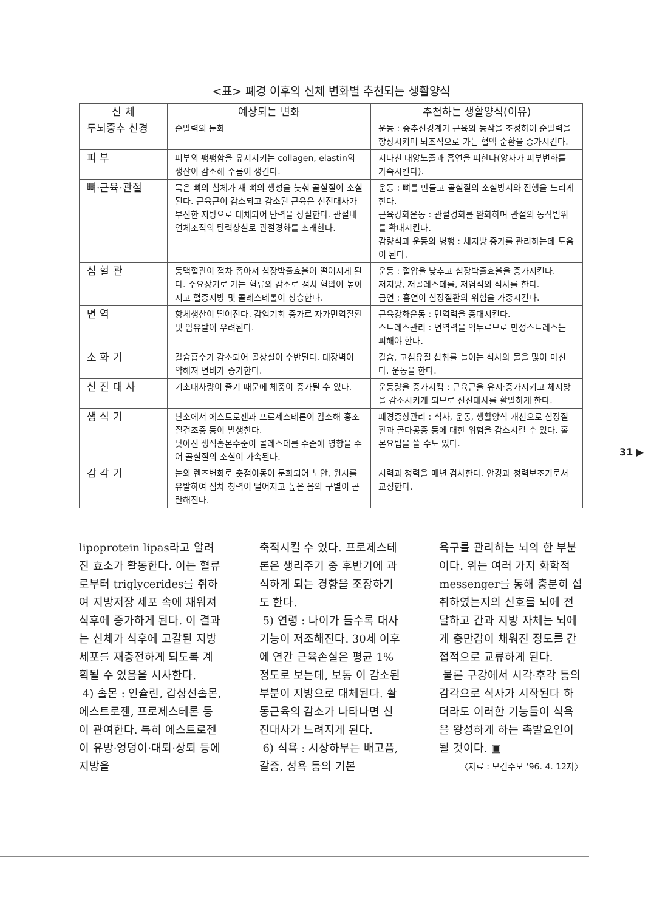<표> 폐경 이후의 신체 변화별 추천되는 생활양식
| 신 체 | 예상되는 변화 | 추천하는 생활양식(이유) |
| --- | --- | --- |
| 두뇌중추 신경 | 순발력의 둔화 | 운동 : 중추신경계가 근육의 동작을 조정하여 순발력을 향상시키며 뇌조직으로 가는 혈액 순환을 증가시킨다. |
| 피 부 | 피부의 팽팽함을 유지시키는 collagen, elastin의 생산이 감소해 주름이 생긴다. | 지나친 태양노출과 흡연을 피한다(양자가 피부변화를 가속시킨다). |
| 뼈·근육·관절 | 묵은 뼈의 침체가 새 뼈의 생성을 늦춰 골실질이 소실된다. 근육근이 감소되고 감소된 근육은 신진대사가 부진한 지방으로 대체되어 탄력을 상실한다. 관절내 연체조직의 탄력상실로 관절경화를 초래한다. | 운동 : 뼈를 만들고 골실질의 소실방지와 진행을 느리게 한다. 근육강화운동 : 관절경화를 완화하며 관절의 동작범위를 확대시킨다. 감량식과 운동의 병행 : 체지방 증가를 관리하는데 도움이 된다. |
| 심 혈 관 | 동맥혈관이 점차 좁아져 심장박출효율이 떨어지게 된다. 주요장기로 가는 혈류의 감소로 점차 혈압이 높아지고 혈중지방 및 콜레스테롤이 상승한다. | 운동 : 혈압을 낮추고 심장박출효율을 증가시킨다. 저지방, 저콜레스테롤, 저염식의 식사를 한다. 금연 : 흡연이 심장질환의 위험을 가중시킨다. |
| 면 역 | 항체생산이 떨어진다. 감염기회 증가로 자가면역질환 및 암유발이 우려된다. | 근육강화운동 : 면역력을 증대시킨다. 스트레스관리 : 면역력을 억누르므로 만성스트레스는 피해야 한다. |
| 소 화 기 | 칼슘흡수가 감소되어 골상실이 수반된다. 대장벽이 약해져 변비가 증가한다. | 칼슘, 고섬유질 섭취를 늘이는 식사와 물을 많이 마신다. 운동을 한다. |
| 신 진 대 사 | 기초대사량이 줄기 때문에 체중이 증가될 수 있다. | 운동량을 증가시킴 : 근육근을 유지·증가시키고 체지방을 감소시키게 되므로 신진대사를 활발하게 한다. |
| 생 식 기 | 난소에서 에스트로젠과 프로제스테론이 감소해 홍조질건조증 등이 발생한다. 낮아진 생식홀몬수준이 콜레스테롤 수준에 영향을 주어 골실질의 소실이 가속된다. | 폐경증상관리 : 식사, 운동, 생활양식 개선으로 심장질환과 골다공증 등에 대한 위험을 감소시킬 수 있다. 홀몬요법을 쓸 수도 있다. |
| 감 각 기 | 눈의 렌즈변화로 촛점이동이 둔화되어 노안, 원시를 유발하여 점차 청력이 떨어지고 높은 음의 구별이 곤란해진다. | 시력과 청력을 매년 검사한다. 안경과 청력보조기로서 교정한다. |
lipoprotein lipas라고 알려진 효소가 활동한다. 이는 혈류로부터 triglycerides를 취하여 지방저장 세포 속에 채워져 식후에 증가하게 된다. 이 결과는 신체가 식후에 고갈된 지방세포를 재충전하게 되도록 계획될 수 있음을 시사한다.
4) 홀몬 : 인슐린, 갑상선홀몬, 에스트로젠, 프로제스테론 등이 관여한다. 특히 에스트로젠이 유방·엉덩이·대퇴·상퇴 등에 지방을
축적시킬 수 있다. 프로제스테론은 생리주기 중 후반기에 과식하게 되는 경향을 조장하기도 한다.
5) 연령 : 나이가 들수록 대사기능이 저조해진다. 30세 이후에 연간 근육손실은 평균 1% 정도로 보는데, 보통 이 감소된 부분이 지방으로 대체된다. 활동근육의 감소가 나타나면 신진대사가 느려지게 된다.
6) 식욕 : 시상하부는 배고픔, 갈증, 성욕 등의 기본
욕구를 관리하는 뇌의 한 부분이다. 위는 여러 가지 화학적 messenger를 통해 충분히 섭취하였는지의 신호를 뇌에 전달하고 간과 지방 자체는 뇌에게 충만감이 채워진 정도를 간접적으로 교류하게 된다.
물론 구강에서 시각·후각 등의 감각으로 식사가 시작된다 하더라도 이러한 기능들이 식욕을 왕성하게 하는 촉발요인이 될 것이다. ▣
〈자료 : 보건주보 '96. 4. 12자〉
31 ▶